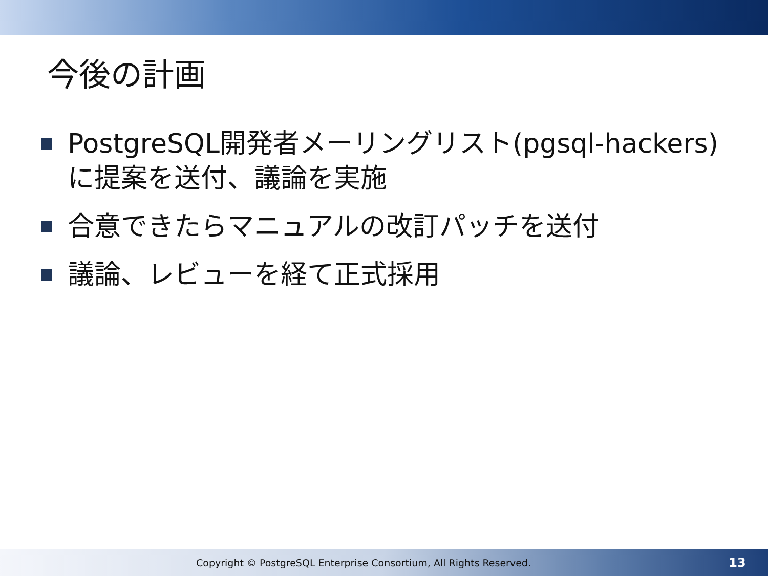今後の計画
PostgreSQL開発者メーリングリスト(pgsql-hackers)に提案を送付、議論を実施
合意できたらマニュアルの改訂パッチを送付
議論、レビューを経て正式採用
Copyright © PostgreSQL Enterprise Consortium, All Rights Reserved.
13